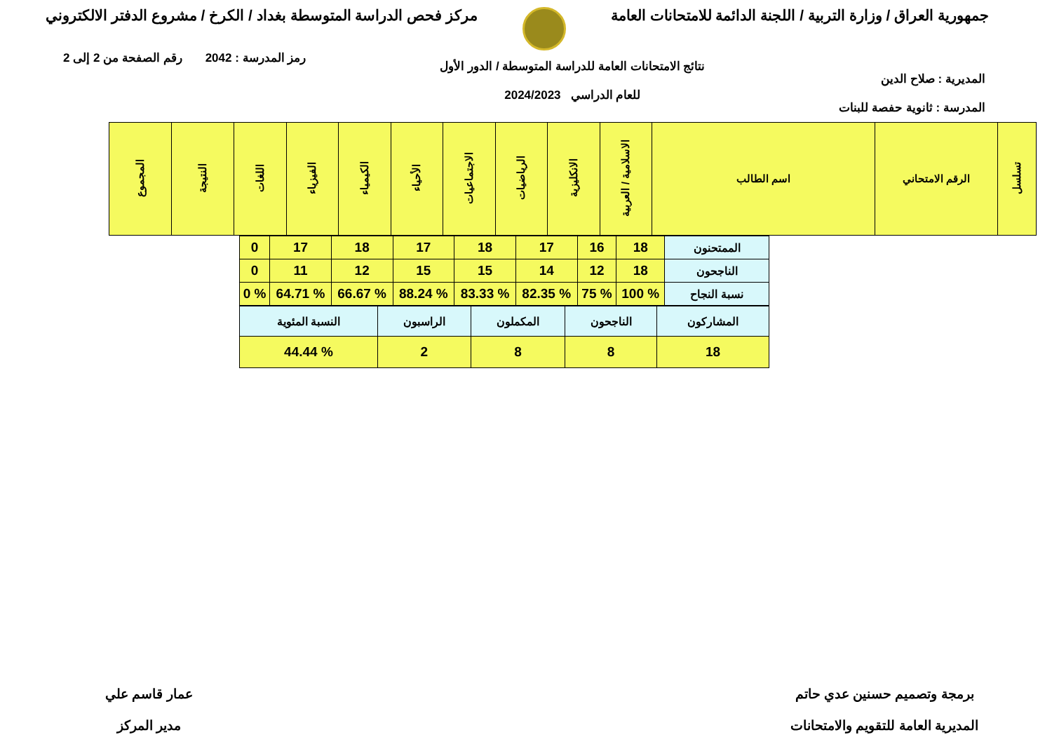جمهورية العراق / وزارة التربية / اللجنة الدائمة للامتحانات العامة
مركز فحص الدراسة المتوسطة بغداد / الكرخ / مشروع الدفتر الالكتروني
المديرية : صلاح الدين
المدرسة : ثانوية حفصة للبنات
نتائج الامتحانات العامة للدراسة المتوسطة / الدور الأول
للعام الدراسي 2024/2023
رمز المدرسة : 2042 رقم الصفحة من 2 إلى 2
| تسلسل | الرقم الامتحاني | اسم الطالب | الاسلامية / العربية | الانكليزية | الرياضيات | الاجتماعيات | الأحياء | الكيمياء | الفيزياء | اللغات | النتيجة | المجموع |
| --- | --- | --- | --- | --- | --- | --- | --- | --- | --- | --- | --- | --- |
| الممتحنون | 18 | 16 | 17 | 18 | 17 | 18 | 17 | 0 |
| الناجحون | 18 | 12 | 14 | 15 | 15 | 12 | 11 | 0 |
| نسبة النجاح | % 100 | % 75 | % 82.35 | % 83.33 | % 88.24 | % 66.67 | % 64.71 | % 0 |
| المشاركون | الناجحون | المكملون | الراسبون | النسبة المئوية |
| 18 | 8 | 8 | 2 | % 44.44 |
برمجة وتصميم حسنين عدي حاتم
المديرية العامة للتقويم والامتحانات
عمار قاسم علي
مدير المركز